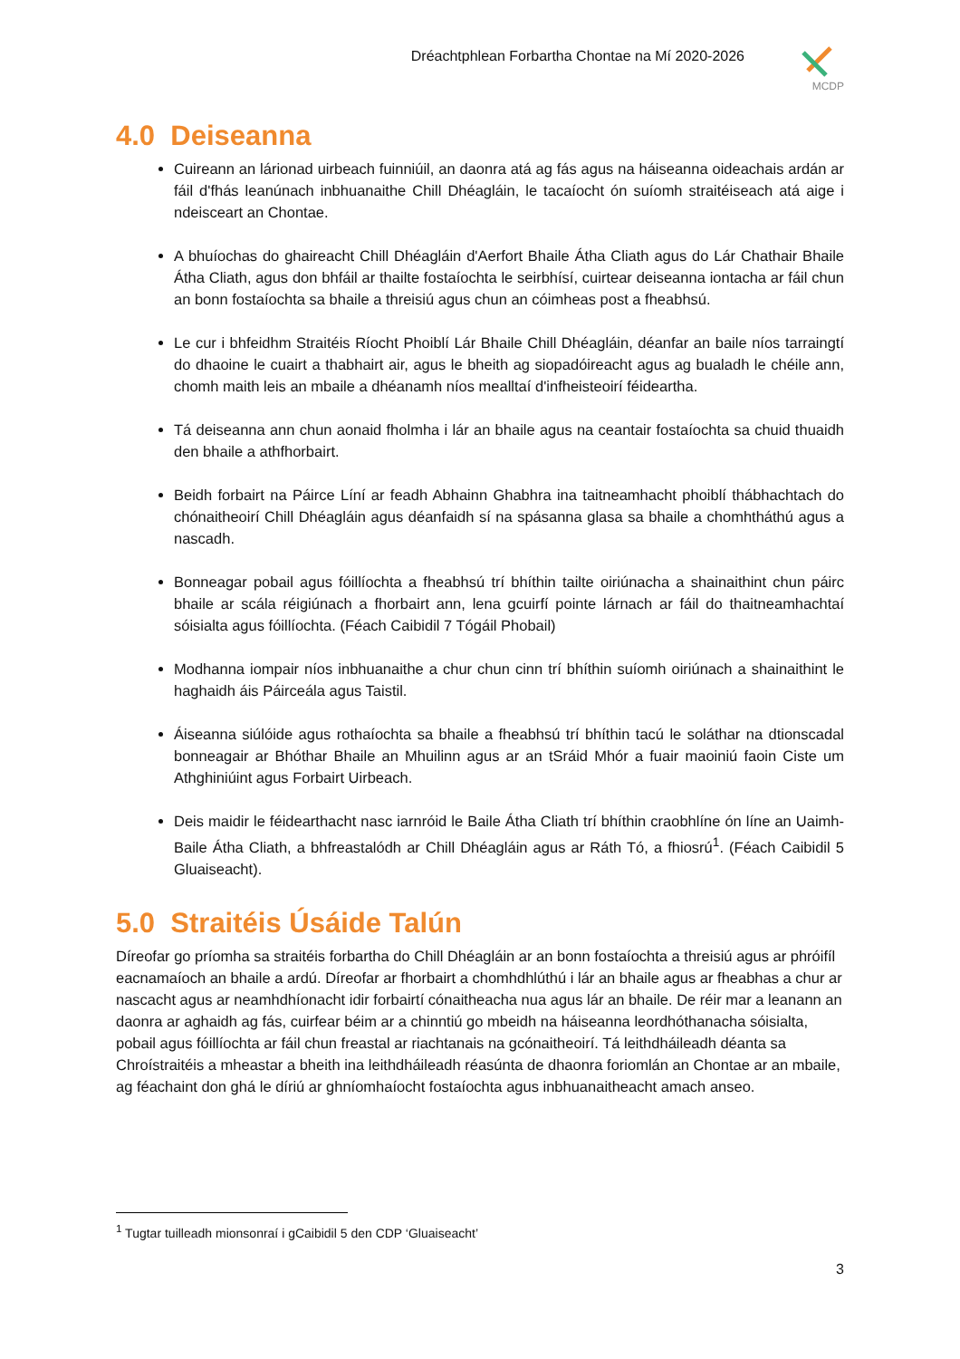Dréachtphlean Forbartha Chontae na Mí 2020-2026
MCDP
4.0 Deiseanna
Cuireann an lárionad uirbeach fuinniúil, an daonra atá ag fás agus na háiseanna oideachais ardán ar fáil d'fhás leanúnach inbhuanaithe Chill Dhéagláin, le tacaíocht ón suíomh straitéiseach atá aige i ndeisceart an Chontae.
A bhuíochas do ghaireacht Chill Dhéagláin d'Aerfort Bhaile Átha Cliath agus do Lár Chathair Bhaile Átha Cliath, agus don bhfáil ar thailte fostaíochta le seirbhísí, cuirtear deiseanna iontacha ar fáil chun an bonn fostaíochta sa bhaile a threisiú agus chun an cóimheas post a fheabhsú.
Le cur i bhfeidhm Straitéis Ríocht Phoiblí Lár Bhaile Chill Dhéagláin, déanfar an baile níos tarraingtí do dhaoine le cuairt a thabhairt air, agus le bheith ag siopadóireacht agus ag bualadh le chéile ann, chomh maith leis an mbaile a dhéanamh níos mealltaí d'infheisteoirí féideartha.
Tá deiseanna ann chun aonaid fholmha i lár an bhaile agus na ceantair fostaíochta sa chuid thuaidh den bhaile a athfhorbairt.
Beidh forbairt na Páirce Líní ar feadh Abhainn Ghabhra ina taitneamhacht phoiblí thábhachtach do chónaitheoirí Chill Dhéagláin agus déanfaidh sí na spásanna glasa sa bhaile a chomhtháthú agus a nascadh.
Bonneagar pobail agus fóillíochta a fheabhsú trí bhíthin tailte oiriúnacha a shainaithint chun páirc bhaile ar scála réigiúnach a fhorbairt ann, lena gcuirfí pointe lárnach ar fáil do thaitneamhachtaí sóisialta agus fóillíochta. (Féach Caibidil 7 Tógáil Phobail)
Modhanna iompair níos inbhuanaithe a chur chun cinn trí bhíthin suíomh oiriúnach a shainaithint le haghaidh áis Páirceála agus Taistil.
Áiseanna siúlóide agus rothaíochta sa bhaile a fheabhsú trí bhíthin tacú le soláthar na dtionscadal bonneagair ar Bhóthar Bhaile an Mhuilinn agus ar an tSráid Mhór a fuair maoiniú faoin Ciste um Athghiniúint agus Forbairt Uirbeach.
Deis maidir le féidearthacht nasc iarnróid le Baile Átha Cliath trí bhíthin craobhlíne ón líne an Uaimh-Baile Átha Cliath, a bhfreastalódh ar Chill Dhéagláin agus ar Ráth Tó, a fhiosrú<sup>1</sup>. (Féach Caibidil 5 Gluaiseacht).
5.0 Straitéis Úsáide Talún
Díreofar go príomha sa straitéis forbartha do Chill Dhéagláin ar an bonn fostaíochta a threisiú agus ar phróifíl eacnamaíoch an bhaile a ardú. Díreofar ar fhorbairt a chomhdhlúthú i lár an bhaile agus ar fheabhas a chur ar nascacht agus ar neamhdhíonacht idir forbairtí cónaitheacha nua agus lár an bhaile. De réir mar a leanann an daonra ar aghaidh ag fás, cuirfear béim ar a chinntiú go mbeidh na háiseanna leordhóthanacha sóisialta, pobail agus fóillíochta ar fáil chun freastal ar riachtanais na gcónaitheoirí. Tá leithdháileadh déanta sa Chroístraitéis a mheastar a bheith ina leithdháileadh réasúnta de dhaonra foriomlán an Chontae ar an mbaile, ag féachaint don ghá le díriú ar ghníomhaíocht fostaíochta agus inbhuanaitheacht amach anseo.
<sup>1</sup> Tugtar tuilleadh mionsonraí i gCaibidil 5 den CDP ‘Gluaiseacht’
3